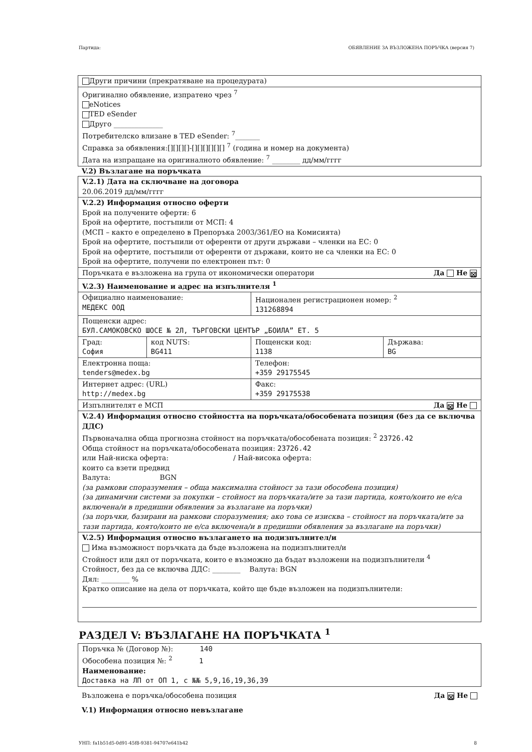Партида: ОБЯВЛЕНИЕ ЗА ВЪЗЛОЖЕНА ПОРЪЧКА (версия 7)
| Други причини (прекратяване на процедурата) |
| Оригинално обявление, изпратено чрез <sup>7</sup> eNotices TED eSender Друго ______________ Потребителско влизане в TED eSender: <sup>7</sup>_______ Справка за обявления:[][][][]-[][][][][][] <sup>7</sup> (година и номер на документа) Дата на изпращане на оригиналното обявление: <sup>7</sup> ________ дд/мм/гггг |
V.2) Възлагане на поръчката
| V.2.1) Дата на сключване на договора 20.06.2019 дд/мм/гггг | | | |
| V.2.2) Информация относно оферти Брой на получените оферти: 6 Брой на офертите, постъпили от МСП: 4 (МСП – както е определено в Препоръка 2003/361/ЕО на Комисията) Брой на офертите, постъпили от оференти от други държави – членки на ЕС: 0 Брой на офертите, постъпили от оференти от държави, които не са членки на ЕС: 0 Брой на офертите, получени по електронен път: 0 | | | |
| Поръчката е възложена на група от икономически оператори Да Не ☒ | | | |
| V.2.3) Наименование и адрес на изпълнителя <sup>1</sup> | | | |
| Официално наименование: МЕДЕКС ООД | | Национален регистрационен номер: <sup>2</sup> 131268894 | |
| Пощенски адрес: БУЛ.САМОКОВСКО ШОСЕ № 2Л, ТЪРГОВСКИ ЦЕНТЪР „БОИЛА” ЕТ. 5 | | | |
| Град: София | код NUTS: BG411 | Пощенски код: 1138 | Държава: BG |
| Електронна поща: tenders@medex.bg | | Телефон: +359 29175545 | |
| Интернет адрес: (URL) http://medex.bg | | Факс: +359 29175538 | |
| Изпълнителят е МСП Да ☒ Не | | | |
| V.2.4) Информация относно стойността на поръчката/обособената позиция (без да се включва ДДС) Първоначална обща прогнозна стойност на поръчката/обособената позиция: <sup>2</sup> 23726.42 Обща стойност на поръчката/обособената позиция: 23726.42 или Най-ниска оферта: / Най-висока оферта: които са взети предвид Валута: BGN (за рамкови споразумения – обща максимална стойност за тази обособена позиция) (за динамични системи за покупки – стойност на поръчката/ите за тази партида, която/които не е/са включена/и в предишни обявления за възлагане на поръчки) (за поръчки, базирани на рамкови споразумения; ако това се изисква – стойност на поръчката/ите за тази партида, която/които не е/са включена/и в предишни обявления за възлагане на поръчки) | | | |
| V.2.5) Информация относно възлагането на подизпълнител/и Има възможност поръчката да бъде възложена на подизпълнител/и Стойност или дял от поръчката, които е възможно да бъдат възложени на подизпълнители <sup>4</sup> Стойност, без да се включва ДДС: ________ Валута: BGN Дял: ________ % Кратко описание на дела от поръчката, който ще бъде възложен на подизпълнители: | | | |
РАЗДЕЛ V: ВЪЗЛАГАНЕ НА ПОРЪЧКАТА <sup>1</sup>
| Поръчка № (Договор №): 140 Обособена позиция №: <sup>2</sup> 1 Наименование: Доставка на ЛП от ОП 1, с №№ 5,9,16,19,36,39 |
Възложена е поръчка/обособена позиция Да ☒ Не
V.1) Информация относно невъзлагане
УНП: fa1b51d5-0d91-45f8-9381-94707e641b42 8